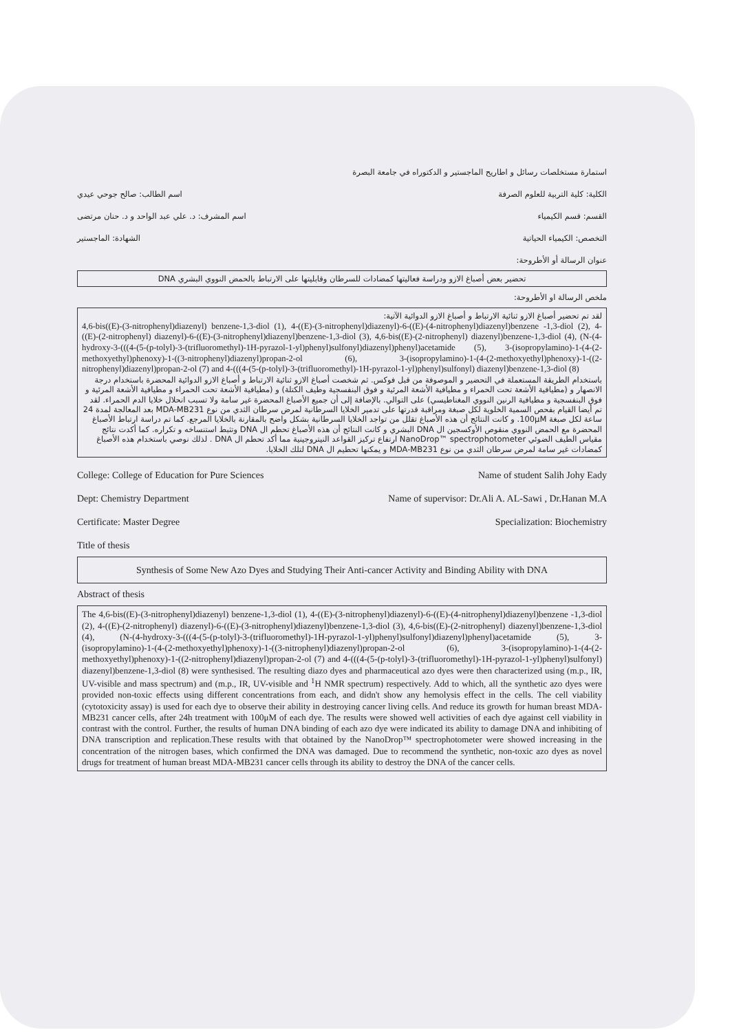استمارة مستخلصات رسائل و اطاريح الماجستير و الدكتوراه في جامعة البصرة
الكلية: كلية التربية للعلوم الصرفة اسم الطالب: صالح جوحي عيدي
القسم: قسم الكيمياء اسم المشرف: د. علي عبد الواحد و د. حنان مرتضى
التخصص: الكيمياء الحياتية الشهادة: الماجستير
عنوان الرسالة أو الأطروحة:
تحضير بعض أصباغ الازو ودراسة فعاليتها كمضادات للسرطان وقابليتها على الارتباط بالحمض النووي البشري DNA
ملخص الرسالة او الأطروحة:
لقد تم تحضير أصباغ الازو ثنائية الارتباط و أصباغ الازو الدوائية الآتية:
4,6-bis((E)-(3-nitrophenyl)diazenyl) benzene-1,3-diol (1), 4-((E)-(3-nitrophenyl)diazenyl)-6-((E)-(4-nitrophenyl)diazenyl)benzene -1,3-diol (2), 4-((E)-(2-nitrophenyl) diazenyl)-6-((E)-(3-nitrophenyl)diazenyl)benzene-1,3-diol (3), 4,6-bis((E)-(2-nitrophenyl) diazenyl)benzene-1,3-diol (4), (N-(4-hydroxy-3-(((4-(5-(p-tolyl)-3-(trifluoromethyl)-1H-pyrazol-1-yl)phenyl)sulfonyl)diazenyl)phenyl)acetamide (5), 3-(isopropylamino)-1-(4-(2-methoxyethyl)phenoxy)-1-((3-nitrophenyl)diazenyl)propan-2-ol (6), 3-(isopropylamino)-1-(4-(2-methoxyethyl)phenoxy)-1-((2-nitrophenyl)diazenyl)propan-2-ol (7) and 4-(((4-(5-(p-tolyl)-3-(trifluoromethyl)-1H-pyrazol-1-yl)phenyl)sulfonyl) diazenyl)benzene-1,3-diol (8)
باستخدام الطريقة المستعملة في التحضير و الموصوفة من قبل فوكس. ثم شخصت أصباغ الازو ثنائية الارتباط و أصباغ الازو الدوائية المحضرة باستخدام درجة الانصهار و (مطيافية الأشعة تحت الحمراء و مطيافية الأشعة المرئية و فوق البنفسجية وطيف الكتلة) و (مطيافية الأشعة تحت الحمراء و مطيافية الأشعة المرئية و فوق البنفسجية و مطيافية الرنين النووي المغناطيسي) على التوالي. بالإضافة إلى أن جميع الأصباغ المحضرة غير سامة ولا تسبب انحلال خلايا الدم الحمراء. لقد تم أيضا القيام بفحص السمية الخلوية لكل صبغة ومراقبة قدرتها على تدمير الخلايا السرطانية لمرض سرطان الثدي من نوع MDA-MB231 بعد المعالجة لمدة 24 ساعة لكل صبغة 100μM. و كانت النتائج أن هذه الأصباغ تقلل من تواجد الخلايا السرطانية بشكل واضح بالمقارنة بالخلايا المرجع. كما تم دراسة ارتباط الأصباغ المحضرة مع الحمض النووي منقوص الأوكسجين ال DNA البشري و كانت النتائج أن هذه الأصباغ تحطم ال DNA وتثبط استنساخه و تكراره. كما أكدت نتائج مقياس الطيف الضوئي NanoDrop™ spectrophotometer ارتفاع تركيز القواعد النيتروجينية مما أكد تحطم ال DNA . لذلك نوصي باستخدام هذه الأصباغ كمضادات غير سامة لمرض سرطان الثدي من نوع MDA-MB231 و يمكنها تحطيم ال DNA لتلك الخلايا.
College: College of Education for Pure Sciences Name of student Salih Johy Eady
Dept: Chemistry Department Name of supervisor: Dr.Ali A. AL-Sawi , Dr.Hanan M.A
Certificate: Master Degree Specialization: Biochemistry
Title of thesis
Synthesis of Some New Azo Dyes and Studying Their Anti-cancer Activity and Binding Ability with DNA
Abstract of thesis
The 4,6-bis((E)-(3-nitrophenyl)diazenyl) benzene-1,3-diol (1), 4-((E)-(3-nitrophenyl)diazenyl)-6-((E)-(4-nitrophenyl)diazenyl)benzene -1,3-diol (2), 4-((E)-(2-nitrophenyl) diazenyl)-6-((E)-(3-nitrophenyl)diazenyl)benzene-1,3-diol (3), 4,6-bis((E)-(2-nitrophenyl) diazenyl)benzene-1,3-diol (4), (N-(4-hydroxy-3-(((4-(5-(p-tolyl)-3-(trifluoromethyl)-1H-pyrazol-1-yl)phenyl)sulfonyl)diazenyl)phenyl)acetamide (5), 3-(isopropylamino)-1-(4-(2-methoxyethyl)phenoxy)-1-((3-nitrophenyl)diazenyl)propan-2-ol (6), 3-(isopropylamino)-1-(4-(2-methoxyethyl)phenoxy)-1-((2-nitrophenyl)diazenyl)propan-2-ol (7) and 4-(((4-(5-(p-tolyl)-3-(trifluoromethyl)-1H-pyrazol-1-yl)phenyl)sulfonyl) diazenyl)benzene-1,3-diol (8) were synthesised. The resulting diazo dyes and pharmaceutical azo dyes were then characterized using (m.p., IR, UV-visible and mass spectrum) and (m.p., IR, UV-visible and <sup>1</sup>H NMR spectrum) respectively. Add to which, all the synthetic azo dyes were provided non-toxic effects using different concentrations from each, and didn't show any hemolysis effect in the cells. The cell viability (cytotoxicity assay) is used for each dye to observe their ability in destroying cancer living cells. And reduce its growth for human breast MDA-MB231 cancer cells, after 24h treatment with 100μM of each dye. The results were showed well activities of each dye against cell viability in contrast with the control. Further, the results of human DNA binding of each azo dye were indicated its ability to damage DNA and inhibiting of DNA transcription and replication.These results with that obtained by the NanoDrop™ spectrophotometer were showed increasing in the concentration of the nitrogen bases, which confirmed the DNA was damaged. Due to recommend the synthetic, non-toxic azo dyes as novel drugs for treatment of human breast MDA-MB231 cancer cells through its ability to destroy the DNA of the cancer cells.